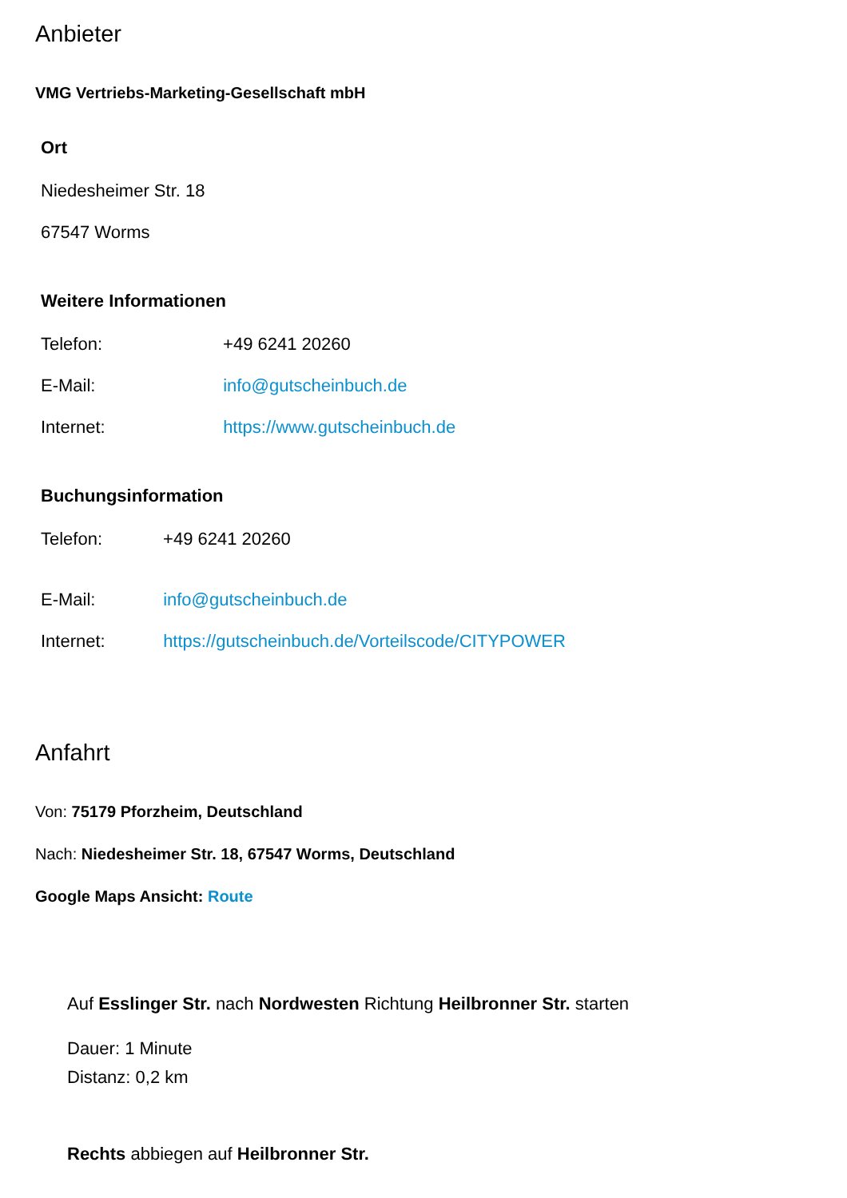Anbieter
VMG Vertriebs-Marketing-Gesellschaft mbH
Ort
Niedesheimer Str. 18
67547 Worms
Weitere Informationen
Telefon: +49 6241 20260
E-Mail: info@gutscheinbuch.de
Internet: https://www.gutscheinbuch.de
Buchungsinformation
Telefon: +49 6241 20260
E-Mail: info@gutscheinbuch.de
Internet: https://gutscheinbuch.de/Vorteilscode/CITYPOWER
Anfahrt
Von: 75179 Pforzheim, Deutschland
Nach: Niedesheimer Str. 18, 67547 Worms, Deutschland
Google Maps Ansicht: Route
Auf Esslinger Str. nach Nordwesten Richtung Heilbronner Str. starten
Dauer: 1 Minute
Distanz: 0,2 km
Rechts abbiegen auf Heilbronner Str.